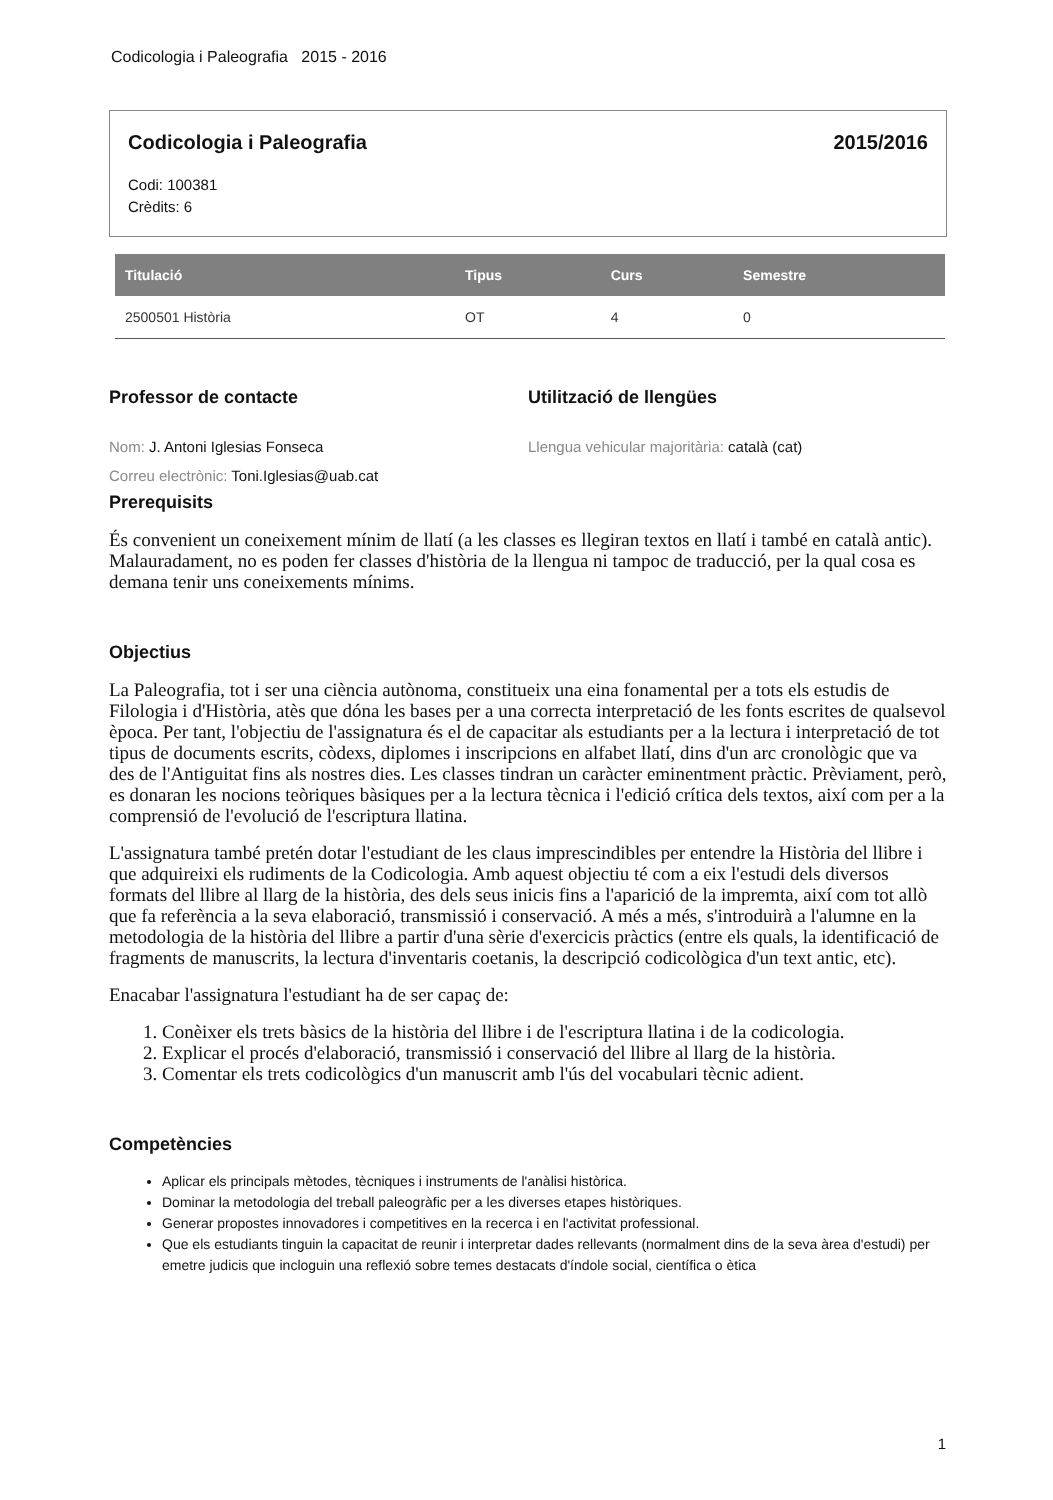Codicologia i Paleografia 2015 - 2016
Codicologia i Paleografia 2015/2016
Codi: 100381
Crèdits: 6
| Titulació | Tipus | Curs | Semestre |
| --- | --- | --- | --- |
| 2500501 Història | OT | 4 | 0 |
Professor de contacte
Nom: J. Antoni Iglesias Fonseca
Correu electrònic: Toni.Iglesias@uab.cat
Utilització de llengües
Llengua vehicular majoritària: català (cat)
Prerequisits
És convenient un coneixement mínim de llatí (a les classes es llegiran textos en llatí i també en català antic). Malauradament, no es poden fer classes d'història de la llengua ni tampoc de traducció, per la qual cosa es demana tenir uns coneixements mínims.
Objectius
La Paleografia, tot i ser una ciència autònoma, constitueix una eina fonamental per a tots els estudis de Filologia i d'Història, atès que dóna les bases per a una correcta interpretació de les fonts escrites de qualsevol època. Per tant, l'objectiu de l'assignatura és el de capacitar als estudiants per a la lectura i interpretació de tot tipus de documents escrits, còdexs, diplomes i inscripcions en alfabet llatí, dins d'un arc cronològic que va des de l'Antiguitat fins als nostres dies. Les classes tindran un caràcter eminentment pràctic. Prèviament, però, es donaran les nocions teòriques bàsiques per a la lectura tècnica i l'edició crítica dels textos, així com per a la comprensió de l'evolució de l'escriptura llatina.
L'assignatura també pretén dotar l'estudiant de les claus imprescindibles per entendre la Història del llibre i que adquireixi els rudiments de la Codicologia. Amb aquest objectiu té com a eix l'estudi dels diversos formats del llibre al llarg de la història, des dels seus inicis fins a l'aparició de la impremta, així com tot allò que fa referència a la seva elaboració, transmissió i conservació. A més a més, s'introduirà a l'alumne en la metodologia de la història del llibre a partir d'una sèrie d'exercicis pràctics (entre els quals, la identificació de fragments de manuscrits, la lectura d'inventaris coetanis, la descripció codicològica d'un text antic, etc).
Enacabar l'assignatura l'estudiant ha de ser capaç de:
1. Conèixer els trets bàsics de la història del llibre i de l'escriptura llatina i de la codicologia.
2. Explicar el procés d'elaboració, transmissió i conservació del llibre al llarg de la història.
3. Comentar els trets codicològics d'un manuscrit amb l'ús del vocabulari tècnic adient.
Competències
Aplicar els principals mètodes, tècniques i instruments de l'anàlisi històrica.
Dominar la metodologia del treball paleogràfic per a les diverses etapes històriques.
Generar propostes innovadores i competitives en la recerca i en l'activitat professional.
Que els estudiants tinguin la capacitat de reunir i interpretar dades rellevants (normalment dins de la seva àrea d'estudi) per emetre judicis que incloguin una reflexió sobre temes destacats d'índole social, científica o ètica
1